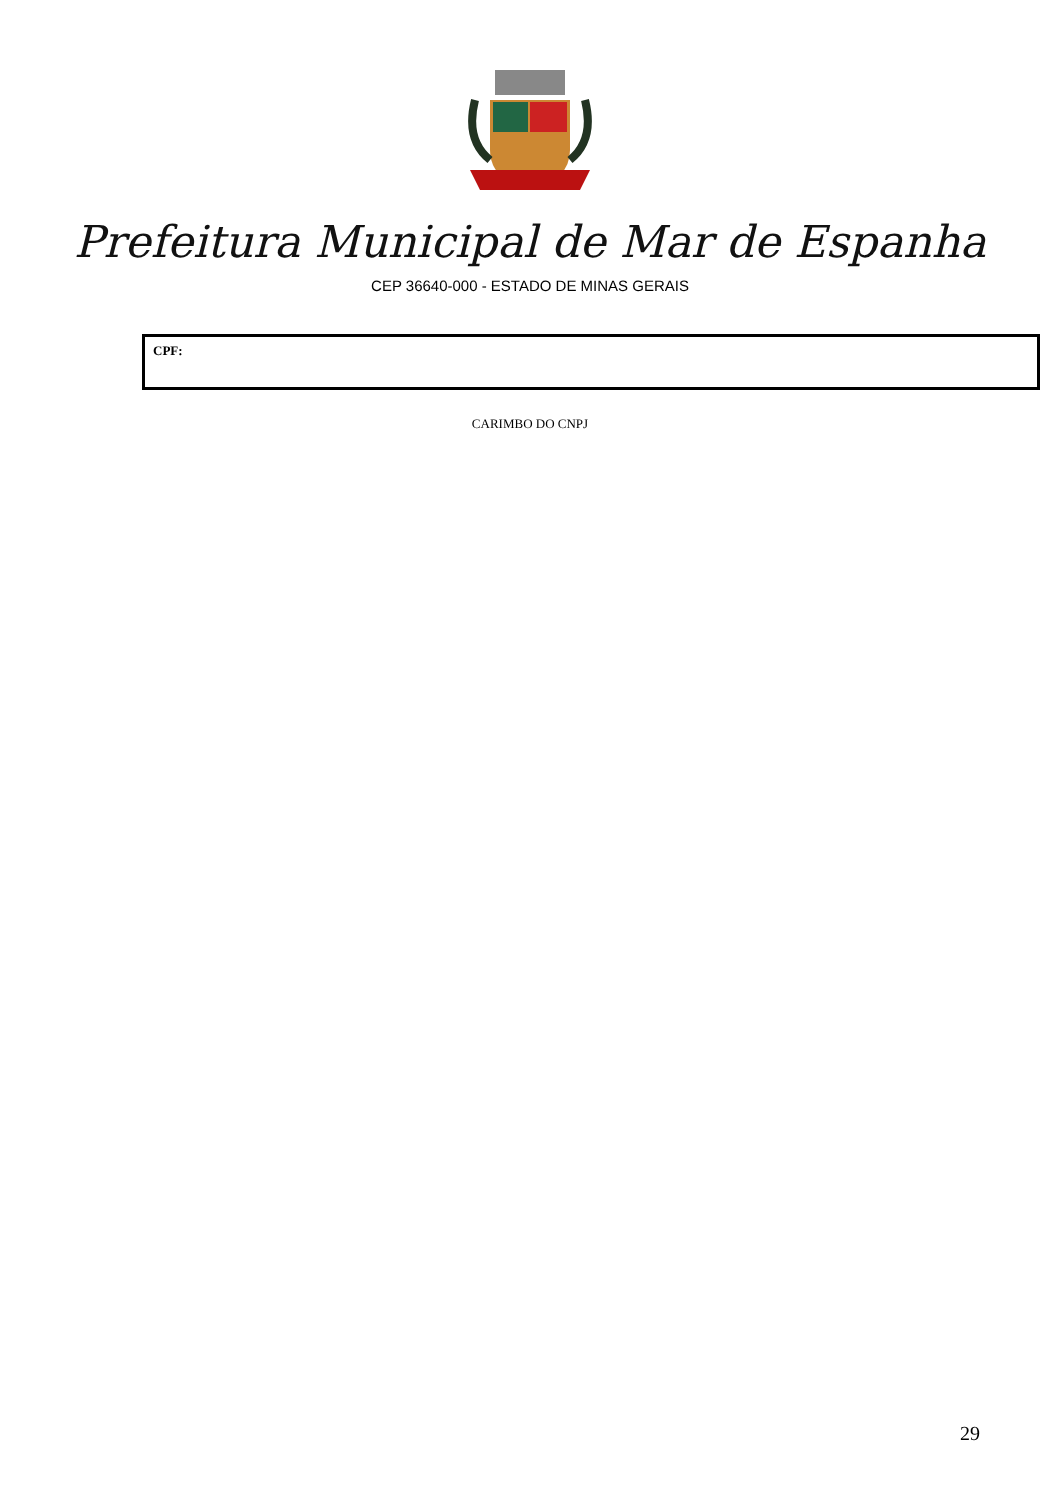Prefeitura Municipal de Mar de Espanha
CEP 36640-000 - ESTADO DE MINAS GERAIS
| CPF: |
CARIMBO DO CNPJ
29